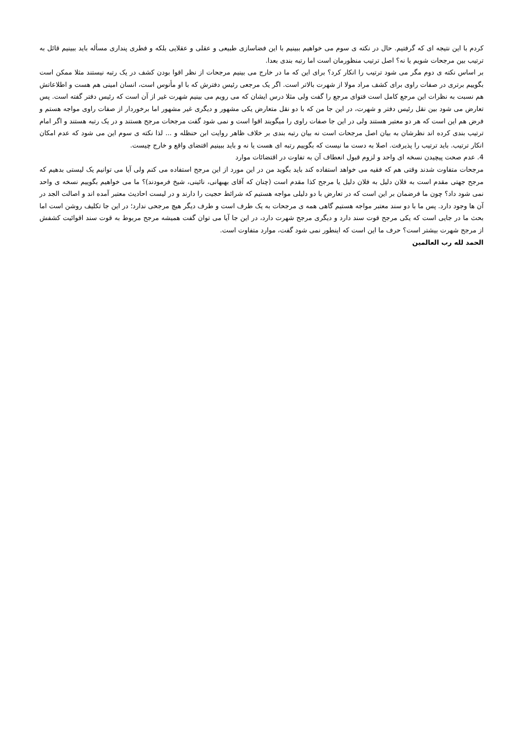کردم با این نتیجه ای که گرفتیم. حال در نکته ی سوم می خواهیم ببینیم با این فضاسازی طبیعی و عقلی و عقلایی بلکه و فطری پنداری مسأله باید ببینیم قائل به ترتیب بین مرجحات شویم یا نه؟ اصل ترتیب منظورمان است اما رتبه بندی بعدا.
بر اساس نکته ی دوم مگر می شود ترتیب را انکار کرد؟ برای این که ما در خارج می بینیم مرجحات از نظر اقوا بودن کشف در یک رتبه نیستند مثلا ممکن است بگوییم برتری در صفات راوی برای کشف مراد مولا از شهرت بالاتر است. اگر یک مرجعی رئیس دفترش که با او مأنوس است، انسان امینی هم هست و اطلاعاتش هم نسبت به نظرات این مرجع کامل است فتوای مرجع را گفت ولی مثلا درس ایشان که می رویم می بینیم شهرت غیر از آن است که رئیس دفتر گفته است. پس تعارض می شود بین نقل رئیس دفتر و شهرت، در این جا من که با دو نقل متعارض یکی مشهور و دیگری غیر مشهور اما برخوردار از صفات راوی مواجه هستم و فرض هم این است که هر دو معتبر هستند ولی در این جا صفات راوی را میگویند اقوا است و نمی شود گفت مرجحات مرجح هستند و در یک رتبه هستند و اگر امام ترتیب بندی کرده اند نظرشان به بیان اصل مرجحات است نه بیان رتبه بندی بر خلاف ظاهر روایت ابن حنظله و ... لذا نکته ی سوم این می شود که عدم امکان انکار ترتیب. باید ترتیب را پذیرفت. اصلا به دست ما نیست که بگوییم رتبه ای هست یا نه و باید ببینیم اقتضای واقع و خارج چیست.
4. عدم صحت پیچیدن نسخه ای واحد و لزوم قبول انعطاف آن به تفاوت در اقتضائات موارد
مرجحات متفاوت شدند وقتی هم که فقیه می خواهد استفاده کند باید بگوید من در این مورد از این مرجح استفاده می کنم ولی آیا می توانیم یک لیستی بدهیم که مرجح جهتی مقدم است به فلان دلیل به فلان دلیل یا مرجح کذا مقدم است (چنان که آقای بهبهانی، نائینی، شیخ فرمودند)؟ ما می خواهیم بگوییم نسخه ی واحد نمی شود داد؟ چون ما فرضمان بر این است که در تعارض با دو دلیلی مواجه هستیم که شرائط حجیت را دارند و در لیست احادیث معتبر آمده اند و اصالت الجد در آن ها وجود دارد. پس ما با دو سند معتبر مواجه هستیم گاهی همه ی مرجحات به یک طرف است و طرف دیگر هیچ مرجحی ندارد؛ در این جا تکلیف روشن است اما بحث ما در جایی است که یکی مرجح قوت سند دارد و دیگری مرجح شهرت دارد، در این جا آیا می توان گفت همیشه مرجح مربوط به قوت سند اقوائیت کشفش از مرجح شهرت بیشتر است؟ حرف ما این است که اینطور نمی شود گفت، موارد متفاوت است.
الحمد لله رب العالمین